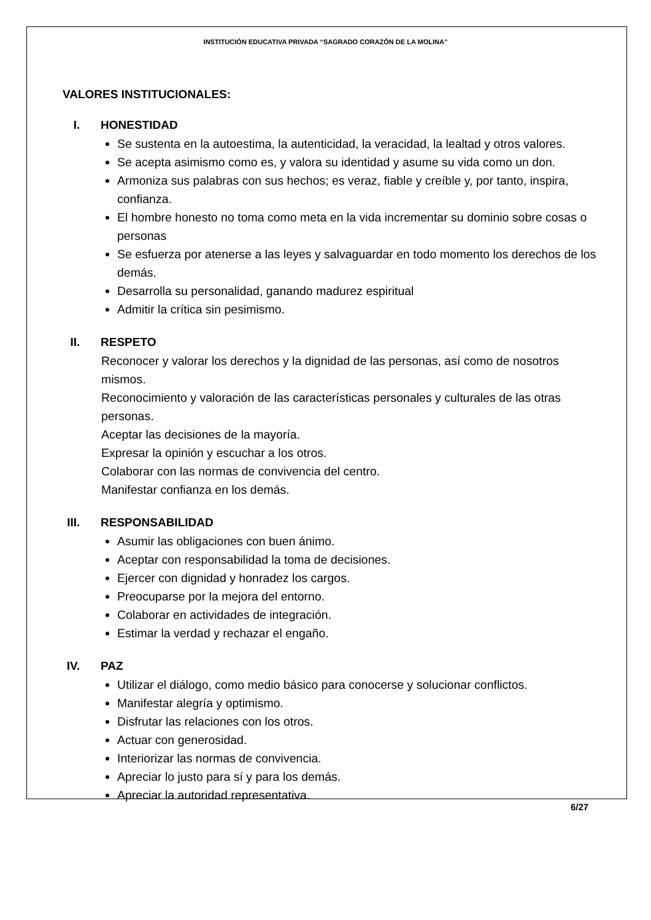INSTITUCIÓN EDUCATIVA PRIVADA “SAGRADO CORAZÓN DE LA MOLINA”
VALORES INSTITUCIONALES:
I. HONESTIDAD
Se sustenta en la autoestima, la autenticidad, la veracidad, la lealtad y otros valores.
Se acepta asimismo como es, y valora su identidad y asume su vida como un don.
Armoniza sus palabras con sus hechos; es veraz, fiable y creíble y, por tanto, inspira, confianza.
El hombre honesto no toma como meta en la vida incrementar su dominio sobre cosas o personas
Se esfuerza por atenerse a las leyes y salvaguardar en todo momento los derechos de los demás.
Desarrolla su personalidad, ganando madurez espiritual
Admitir la crítica sin pesimismo.
II. RESPETO
Reconocer y valorar los derechos y la dignidad de las personas, así como de nosotros mismos.
Reconocimiento y valoración de las características personales y culturales de las otras personas.
Aceptar las decisiones de la mayoría.
Expresar la opinión y escuchar a los otros.
Colaborar con las normas de convivencia del centro.
Manifestar confianza en los demás.
III. RESPONSABILIDAD
Asumir las obligaciones con buen ánimo.
Aceptar con responsabilidad la toma de decisiones.
Ejercer con dignidad y honradez los cargos.
Preocuparse por la mejora del entorno.
Colaborar en actividades de integración.
Estimar la verdad y rechazar el engaño.
IV. PAZ
Utilizar el diálogo, como medio básico para conocerse y solucionar conflictos.
Manifestar alegría y optimismo.
Disfrutar las relaciones con los otros.
Actuar con generosidad.
Interiorizar las normas de convivencia.
Apreciar lo justo para sí y para los demás.
Apreciar la autoridad representativa.
6/27